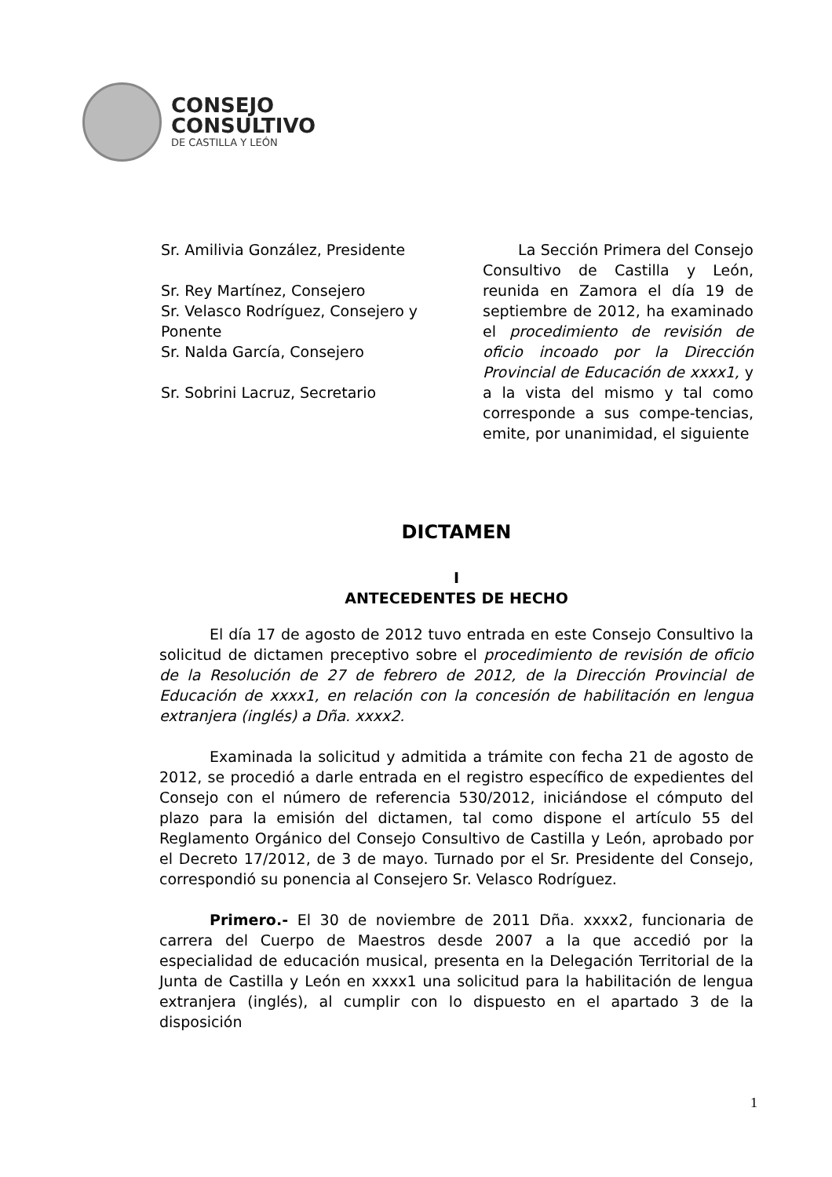CONSEJO
CONSULTIVO
DE CASTILLA Y LEÓN
Sr. Amilivia González, Presidente
Sr. Rey Martínez, Consejero
Sr. Velasco Rodríguez, Consejero y Ponente
Sr. Nalda García, Consejero
Sr. Sobrini Lacruz, Secretario
La Sección Primera del Consejo Consultivo de Castilla y León, reunida en Zamora el día 19 de septiembre de 2012, ha examinado el procedimiento de revisión de oficio incoado por la Dirección Provincial de Educación de xxxx1, y a la vista del mismo y tal como corresponde a sus compe-tencias, emite, por unanimidad, el siguiente
DICTAMEN
I
ANTECEDENTES DE HECHO
El día 17 de agosto de 2012 tuvo entrada en este Consejo Consultivo la solicitud de dictamen preceptivo sobre el procedimiento de revisión de oficio de la Resolución de 27 de febrero de 2012, de la Dirección Provincial de Educación de xxxx1, en relación con la concesión de habilitación en lengua extranjera (inglés) a Dña. xxxx2.
Examinada la solicitud y admitida a trámite con fecha 21 de agosto de 2012, se procedió a darle entrada en el registro específico de expedientes del Consejo con el número de referencia 530/2012, iniciándose el cómputo del plazo para la emisión del dictamen, tal como dispone el artículo 55 del Reglamento Orgánico del Consejo Consultivo de Castilla y León, aprobado por el Decreto 17/2012, de 3 de mayo. Turnado por el Sr. Presidente del Consejo, correspondió su ponencia al Consejero Sr. Velasco Rodríguez.
Primero.- El 30 de noviembre de 2011 Dña. xxxx2, funcionaria de carrera del Cuerpo de Maestros desde 2007 a la que accedió por la especialidad de educación musical, presenta en la Delegación Territorial de la Junta de Castilla y León en xxxx1 una solicitud para la habilitación de lengua extranjera (inglés), al cumplir con lo dispuesto en el apartado 3 de la disposición
1